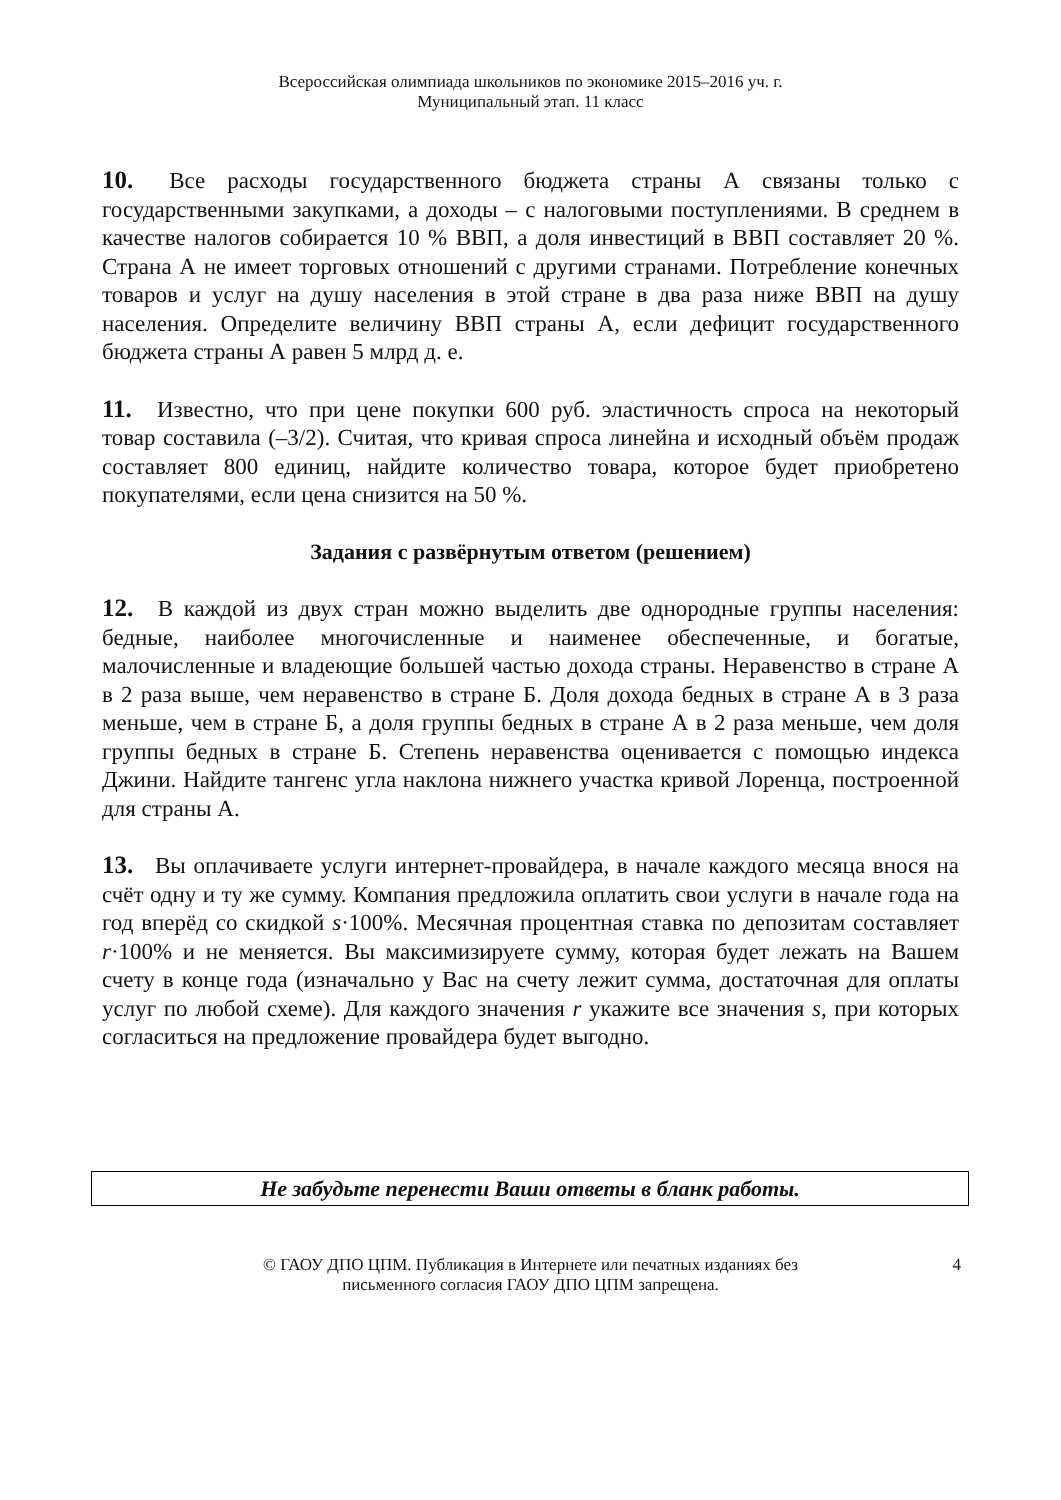Всероссийская олимпиада школьников по экономике 2015–2016 уч. г.
Муниципальный этап. 11 класс
10. Все расходы государственного бюджета страны А связаны только с государственными закупками, а доходы – с налоговыми поступлениями. В среднем в качестве налогов собирается 10 % ВВП, а доля инвестиций в ВВП составляет 20 %. Страна А не имеет торговых отношений с другими странами. Потребление конечных товаров и услуг на душу населения в этой стране в два раза ниже ВВП на душу населения. Определите величину ВВП страны А, если дефицит государственного бюджета страны А равен 5 млрд д. е.
11. Известно, что при цене покупки 600 руб. эластичность спроса на некоторый товар составила (–3/2). Считая, что кривая спроса линейна и исходный объём продаж составляет 800 единиц, найдите количество товара, которое будет приобретено покупателями, если цена снизится на 50 %.
Задания с развёрнутым ответом (решением)
12. В каждой из двух стран можно выделить две однородные группы населения: бедные, наиболее многочисленные и наименее обеспеченные, и богатые, малочисленные и владеющие большей частью дохода страны. Неравенство в стране А в 2 раза выше, чем неравенство в стране Б. Доля дохода бедных в стране А в 3 раза меньше, чем в стране Б, а доля группы бедных в стране А в 2 раза меньше, чем доля группы бедных в стране Б. Степень неравенства оценивается с помощью индекса Джини. Найдите тангенс угла наклона нижнего участка кривой Лоренца, построенной для страны А.
13. Вы оплачиваете услуги интернет-провайдера, в начале каждого месяца внося на счёт одну и ту же сумму. Компания предложила оплатить свои услуги в начале года на год вперёд со скидкой s·100%. Месячная процентная ставка по депозитам составляет r·100% и не меняется. Вы максимизируете сумму, которая будет лежать на Вашем счету в конце года (изначально у Вас на счету лежит сумма, достаточная для оплаты услуг по любой схеме). Для каждого значения r укажите все значения s, при которых согласиться на предложение провайдера будет выгодно.
Не забудьте перенести Ваши ответы в бланк работы.
© ГАОУ ДПО ЦПМ. Публикация в Интернете или печатных изданиях без
письменного согласия ГАОУ ДПО ЦПМ запрещена.
4